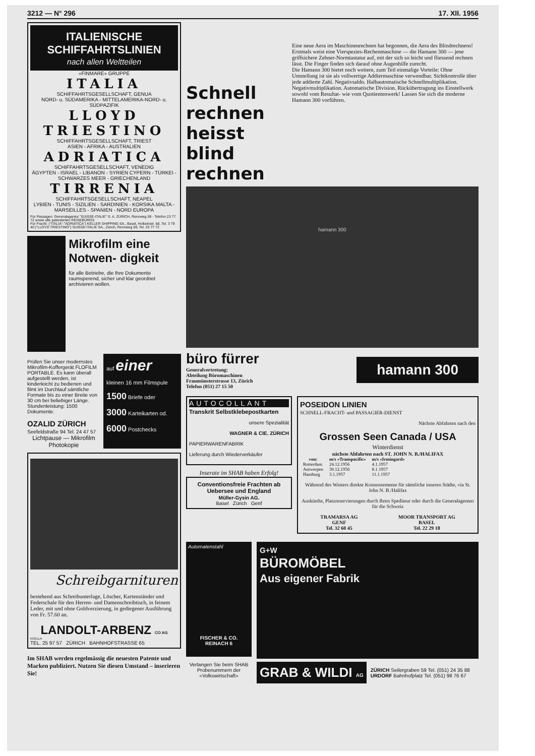3212 — N° 296 17. XII. 1956
ITALIENISCHE SCHIFFAHRTSLINIEN
nach allen Weltteilen
«FINMARE» GRUPPE
ITALIA
SCHIFFAHRTSGESELLSCHAFT, GENUA
NORD- u. SÜDAMERIKA - MITTELAMERIKA-NORD- u. SÜDPAZIFIK
LLOYD TRIESTINO
SCHIFFAHRTSGESELLSCHAFT, TRIEST
ASIEN - AFRIKA - AUSTRALIEN
ADRIATICA
SCHIFFAHRTSGESELLSCHAFT, VENEDIG
ÄGYPTEN - ISRAEL - LIBANON - SYRIEN CYPERN - TÜRKEI - SCHWARZES MEER - GRIECHENLAND
TIRRENIA
SCHIFFAHRTSGESELLSCHAFT, NEAPEL
LYBIEN - TUNIS - SIZILIEN - SARDINIEN - KORSIKA MALTA - MARSEILLES - SPANIEN - NORD EUROPA
Für Passagen: Generalagentur "SUISSE-ITALIE" S. A. ZÜRICH, Rennweg 59 - Telefon 23 77 72 sowie alle patentierten REISEBÜROS
Für Fracht: ("ITALIA"-"ADRIATICA") KELLER SHIPPING SA., Basel, Holbeinstr. 68, Tel. 3 79 40 ("LLOYD TRIESTINO") SUISSE-ITALIE SA., Zürich, Rennweg 59, Tel. 23 77 72
Mikrofilm eine Notwen- digkeit
für alle Betriebe, die Ihre Dokumente raumsperend, sicher und klar geordnet archivieren wollen.
Prüfen Sie unser modernstes Mikrofilm-Koffergerät FLOFILM PORTABLE. Es kann überall aufgestellt werden, ist kinderleicht zu bedienen und filmt im Durchlauf sämtliche Formate bis zu einer Breite von 30 cm bei beliebiger Länge. Stundenleistung: 1500 Dokumente.
OZALID ZÜRICH
Seefeldstraße 94 Tel. 24 47 57
Lichtpause — Mikrofilm Photokopie
auf einer
kleinen 16 mm Filmspule
1500 Briefe oder
3000 Karteikarten od.
6000 Postchecks
Schreibgarnituren
bestehend aus Schreibunterlage, Löscher, Kartenständer und Federschale für den Herren- und Damenschreibtisch, in feinem Leder, mit und ohne Goldverzierung, in gediegener Ausführung von Fr. 57.60 an.
LANDOLT-ARBENZ CO AG
KOELLA
TEL. 25 97 57 ZÜRICH BAHNHOFSTRASSE 65
Im SHAB werden regelmässig die neuesten Patente und Marken publiziert. Nutzen Sie diesen Umstand – inserieren Sie!
Schnell rechnen heisst blind rechnen
Eine neue Aera im Maschinenrechnen hat begonnen, die Aera des Blindrechnens! Erstmals weist eine Vierspezies-Rechenmaschine — die Hamann 300 — jene griffsichere Zehner-Normtastatur auf, mit der sich so leicht und fliessend rechnen lässt. Die Finger finden sich darauf ohne Augenhilfe zurecht.
Die Hamann 300 bietet noch weitere, zum Teil einmalige Vorteile: Ohne Umstellung ist sie als vollwertige Addiermaschine verwendbar. Sichtkontrolle über jede addierte Zahl. Negativsaldo. Halbautomatische Schnellmultiplikation. Negativmultiplikation. Automatische Division. Rückübertragung ins Einstellwerk sowohl vom Resultat- wie vom Quotientenwerk! Lassen Sie sich die moderne Hamann 300 vorführen.
hamann 300
büro fürrer
Generalvertretung:
Abteilung Büromaschinen
Fraumünsterstrasse 13, Zürich
Telefon (051) 27 15 50
hamann 300
AUTOCOLLANT
Transkrit Selbstklebepostkarten
unsere Spezialität
WAGNER & CIE. ZÜRICH
PAPIERWARENFABRIK
Lieferung durch Wiederverkäufer
Inserate im SHAB haben Erfolg!
Conventionsfreie Frachten ab Uebersee und England
Müller-Gysin AG.
Basel Zürich Genf
POSEIDON LINIEN
SCHNELL-FRACHT- und PASSAGIER-DIENST
Nächste Abfahrten nach den
Grossen Seen Canada / USA
Winterdienst
nächste Abfahrten nach ST. JOHN N. B./HALIFAX
| von: | m/s «Transpacific» | m/s «Irmingard» |
| --- | --- | --- |
| Rotterdam | 24.12.1956 | 4.1.1957 |
| Antwerpen | 30.12.1956 | 8.1.1957 |
| Hamburg | 3.1.1957 | 11.1.1957 |
Während des Winters direkte Konnossemente für sämtliche inneren Städte, via St. John N. B./Halifax
Auskünfte, Platzreservierungen durch Ihren Spediteur oder durch die Generalagenten für die Schweiz
TRAMARSA AG
GENF
Tel. 32 60 45 MOOR TRANSPORT AG
BASEL
Tel. 22 29 18
Automatenstahl
FISCHER & CO. REINACH 6
Verlangen Sie beim SHAB Probenummern der «Volkswirtschaft»
G+W
BÜROMÖBEL
Aus eigener Fabrik
GRAB & WILDI AG
ZÜRICH Seilergraben 59 Tel. (051) 24 35 88
URDORF Bahnhofplatz Tel. (051) 98 76 67